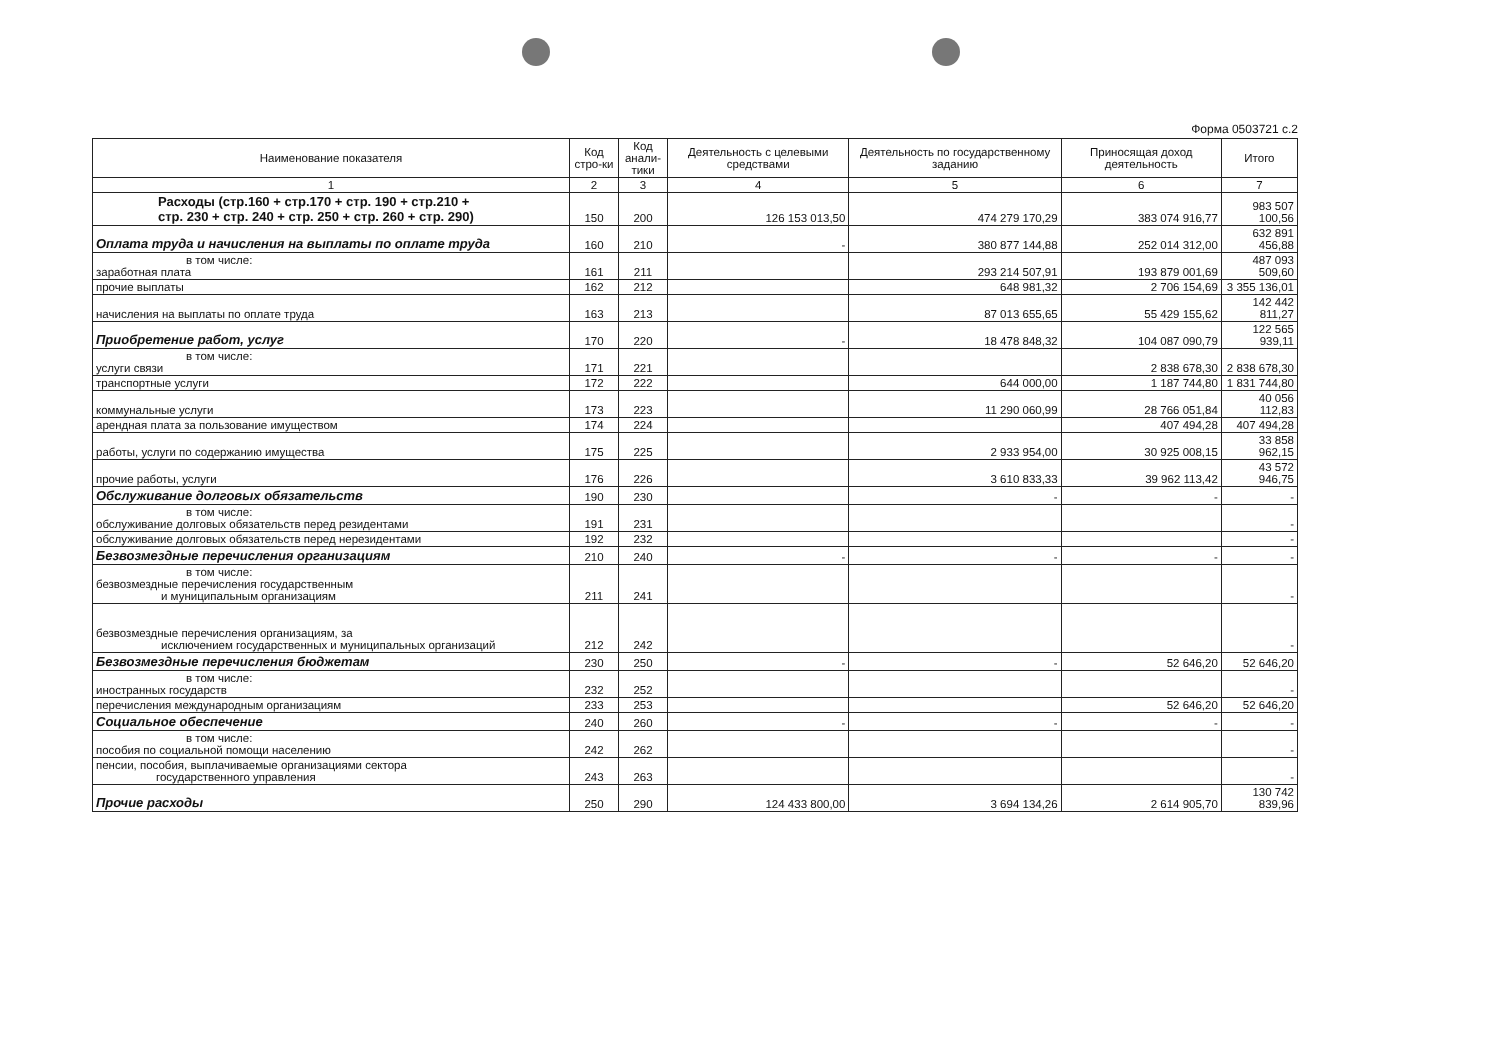Форма 0503721 с.2
| Наименование показателя | Код стро-ки | Код анали-тики | Деятельность с целевыми средствами | Деятельность по государственному заданию | Приносящая доход деятельность | Итого |
| --- | --- | --- | --- | --- | --- | --- |
| 1 | 2 | 3 | 4 | 5 | 6 | 7 |
| Расходы (стр.160 + стр.170 + стр. 190 + стр.210 + стр. 230 + стр. 240 + стр. 250 + стр. 260 + стр. 290) | 150 | 200 | 126 153 013,50 | 474 279 170,29 | 383 074 916,77 | 983 507 100,56 |
| Оплата труда и начисления на выплаты по оплате труда | 160 | 210 | - | 380 877 144,88 | 252 014 312,00 | 632 891 456,88 |
| в том числе: заработная плата | 161 | 211 | | 293 214 507,91 | 193 879 001,69 | 487 093 509,60 |
| прочие выплаты | 162 | 212 | | 648 981,32 | 2 706 154,69 | 3 355 136,01 |
| начисления на выплаты по оплате труда | 163 | 213 | | 87 013 655,65 | 55 429 155,62 | 142 442 811,27 |
| Приобретение работ, услуг | 170 | 220 | - | 18 478 848,32 | 104 087 090,79 | 122 565 939,11 |
| в том числе: услуги связи | 171 | 221 | | | 2 838 678,30 | 2 838 678,30 |
| транспортные услуги | 172 | 222 | | 644 000,00 | 1 187 744,80 | 1 831 744,80 |
| коммунальные услуги | 173 | 223 | | 11 290 060,99 | 28 766 051,84 | 40 056 112,83 |
| арендная плата за пользование имуществом | 174 | 224 | | | 407 494,28 | 407 494,28 |
| работы, услуги по содержанию имущества | 175 | 225 | | 2 933 954,00 | 30 925 008,15 | 33 858 962,15 |
| прочие работы, услуги | 176 | 226 | | 3 610 833,33 | 39 962 113,42 | 43 572 946,75 |
| Обслуживание долговых обязательств | 190 | 230 | | - | - | - |
| в том числе: обслуживание долговых обязательств перед резидентами | 191 | 231 | | | | - |
| обслуживание долговых обязательств перед нерезидентами | 192 | 232 | | | | - |
| Безвозмездные перечисления организациям | 210 | 240 | - | - | - | - |
| в том числе: безвозмездные перечисления государственным и муниципальным организациям | 211 | 241 | | | | - |
| безвозмездные перечисления организациям, за исключением государственных и муниципальных организаций | 212 | 242 | | | | - |
| Безвозмездные перечисления бюджетам | 230 | 250 | - | - | 52 646,20 | 52 646,20 |
| в том числе: иностранных государств | 232 | 252 | | | | - |
| перечисления международным организациям | 233 | 253 | | | 52 646,20 | 52 646,20 |
| Социальное обеспечение | 240 | 260 | - | - | - | - |
| в том числе: пособия по социальной помощи населению | 242 | 262 | | | | - |
| пенсии, пособия, выплачиваемые организациями сектора государственного управления | 243 | 263 | | | | - |
| Прочие расходы | 250 | 290 | 124 433 800,00 | 3 694 134,26 | 2 614 905,70 | 130 742 839,96 |